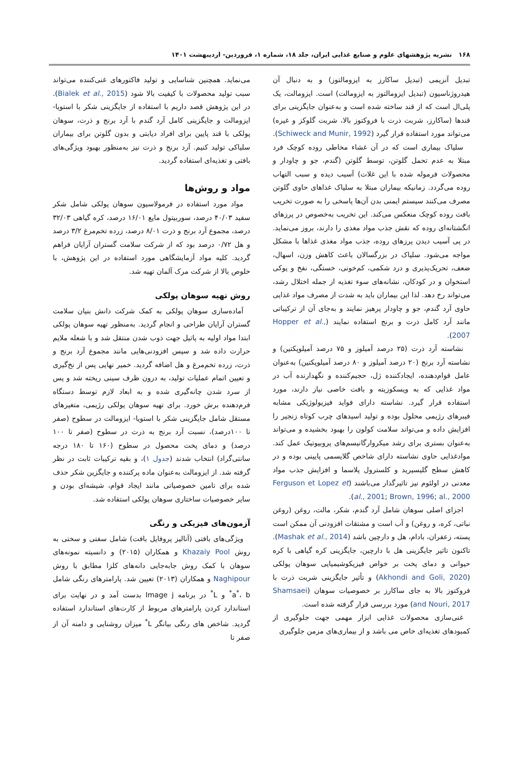۱۶۸ نشریه پژوهشهای علوم و صنایع غذایی ایران، جلد ۱۸، شماره ۱، فروردین- اردیبهشت ۱۴۰۱
تبدیل آنزیمی (تبدیل ساکارز به ایزومالتوز) و به دنبال آن هیدروژناسیون (تبدیل ایزومالتوز به ایزومالت) است. ایزومالت، یک پلی‌ال است که از قند ساخته شده است و به‌عنوان جایگزینی برای قندها (ساکارز، شربت ذرت با فروکتوز بالا، شربت گلوکز و غیره) می‌تواند مورد استفاده قرار گیرد (Schiweck and Munir, 1992).
سلیاک بیماری است که در آن غشاء مخاطی روده کوچک فرد مبتلا به عدم تحمل گلوتن، توسط گلوتن (گندم، جو و چاودار و محصولات فرموله شده با این غلات) آسیب دیده و سبب التهاب روده می‌گردد. زمانیکه بیماران مبتلا به سلیاک غذاهای حاوی گلوتن مصرف می‌کنند سیستم ایمنی بدن آن‌ها پاسخی را به صورت تخریب بافت روده کوچک منعکس می‌کند. این تخریب به‌خصوص در پرزهای انگشتانه‌ای روده که نقش جذب مواد مغذی را دارند، بروز می‌نماید. در پی آسیب دیدن پرزهای روده، جذب مواد مغذی غذاها با مشکل مواجه می‌شود. سلیاک در بزرگسالان باعث کاهش وزن، اسهال، ضعف، تحریک‌پذیری و درد شکمی، کم‌خونی، خستگی، نفخ و پوکی استخوان و در کودکان، نشانه‌های سوء تغذیه از جمله اختلال رشد، می‌تواند رخ دهد. لذا این بیماران باید به شدت از مصرف مواد غذایی حاوی آرد گندم، جو و چاودار پرهیز نمایند و به‌جای آن از ترکیباتی مانند آرد کامل ذرت و برنج استفاده نمایند (Hopper et al., 2007).
نشاسته آرد ذرت (۲۵ درصد آمیلوز و ۷۵ درصد آمیلوپکتین) و نشاسته آرد برنج (۲۰ درصد آمیلوز و ۸۰ درصد آمیلوپکتین) به‌عنوان عامل قوام‌دهنده، ایجادکننده ژل، حجیم‌کننده و نگهدارنده آب در مواد غذایی که به ویسکوزیته و بافت خاصی نیاز دارند، مورد استفاده قرار گیرد. نشاسته دارای فواید فیزیولوژیکی مشابه فیبرهای رژیمی محلول بوده و تولید اسیدهای چرب کوتاه زنجیر را افزایش داده و می‌تواند سلامت کولون را بهبود بخشیده و می‌تواند به‌عنوان بستری برای رشد میکروارگانیسم‌های پروبیوتیک عمل کند. موادغذایی حاوی نشاسته دارای شاخص گلایسمی پایینی بوده و در کاهش سطح گلیسیرید و کلسترول پلاسما و افزایش جذب مواد معدنی در اولئوم نیز تاثیرگذار می‌باشند (Ferguson et Lopez et al., 2001; Brown, 1996; al., 2000).
اجزای اصلی سوهان شامل آرد گندم، شکر، مالت، روغن (روغن نباتی، کره، و روغن) و آب است و مشتقات افزودنی آن ممکن است پسته، زعفران، بادام، هل و دارچین باشد (Mashak et al., 2014). تاکنون تاثیر جایگزینی هل با دارچین، جایگزینی کره گیاهی با کره حیوانی و دمای پخت بر خواص فیزیکوشیمیایی سوهان پولکی (Akhondi and Goli, 2020) و تأثیر جایگزینی شربت ذرت با فروکتوز بالا به جای ساکارز بر خصوصیات سوهان (Shamsaei and Nouri, 2017) مورد بررسی قرار گرفته شده است.
غنی‌سازی محصولات غذایی ابزار مهمی جهت جلوگیری از کمبودهای تغذیه‌ای خاص می باشد و از بیماری‌های مزمن جلوگیری
می‌نماید. همچنین شناسایی و تولید فاکتورهای غنی‌کننده می‌تواند سبب تولید محصولات با کیفیت بالا شود (Bialek et al., 2015). در این پژوهش قصد داریم با استفاده از جایگزینی شکر با استویا- ایزومالت و جایگزینی کامل آرد گندم با آرد برنج و ذرت، سوهان پولکی با قند پایین برای افراد دیابتی و بدون گلوتن برای بیماران سلیاکی تولید کنیم. آرد برنج و ذرت نیز به‌منظور بهبود ویژگی‌های بافتی و تغذیه‌ای استفاده گردید.
مواد و روش‌ها
مواد مورد استفاده در فرمولاسیون سوهان پولکی شامل شکر سفید ۴۰/۰۳ درصد، سوربیتول مایع ۱۶/۰۱ درصد، کره گیاهی ۳۲/۰۳ درصد، مجموع آرد برنج و ذرت ۸/۰۱ درصد، زرده تخم‌مرغ ۳/۲ درصد و هل ۰/۷۲ درصد بود که از شرکت سلامت گستران آرایان فراهم گردید. کلیه مواد آزمایشگاهی مورد استفاده در این پژوهش، با خلوص بالا از شرکت مرک آلمان تهیه شد.
روش تهیه سوهان پولکی
آماده‌سازی سوهان پولکی به کمک شرکت دانش بنیان سلامت گستران آرایان طراحی و انجام گردید. به‌منظور تهیه سوهان پولکی ابتدا مواد اولیه به پاتیل جهت ذوب شدن منتقل شد و با شعله ملایم حرارت داده شد و سپس افزودنی‌هایی مانند مجموع آرد برنج و ذرت، زرده تخم‌مرغ و هل اضافه گردید. خمیر نهایی پس از نخ‌گیری و تعیین اتمام عملیات تولید، به درون ظرف سینی ریخته شد و پس از سرد شدن چانه‌گیری شده و به ابعاد لازم توسط دستگاه فرم‌دهنده برش خورد. برای تهیه سوهان پولکی رژیمی، متغیرهای مستقل شامل جایگزینی شکر با استویا- ایزومالت در سطوح (صفر تا ۱۰۰درصد)، نسبت آرد برنج به ذرت در سطوح (صفر تا ۱۰۰ درصد) و دمای پخت محصول در سطوح (۱۶۰ تا ۱۸۰ درجه سانتی‌گراد) انتخاب شدند (جدول ۱)، و بقیه ترکیبات ثابت در نظر گرفته شد. از ایزومالت به‌عنوان ماده پرکننده و جایگزین شکر حذف شده برای تامین خصوصیاتی مانند ایجاد قوام، شیشه‌ای بودن و سایر خصوصیات ساختاری سوهان پولکی استفاده شد.
آزمون‌های فیزیکی و رنگی
ویژگی‌های بافتی (آنالیز پروفایل بافت) شامل سفتی و سختی به روش Khazaiy Pool و همکاران (۲۰۱۵) و دانسیته نمونه‌های سوهان با کمک روش جابه‌جایی دانه‌های کلزا مطابق با روش Naghipour و همکاران (۲۰۱۳) تعیین شد. پارامترهای رنگی شامل a<sup>*</sup>، b<sup>*</sup> و L<sup>*</sup> در برنامه Image j بدست آمد و در نهایت برای استاندارد کردن پارامترهای مربوط از کارت‌های استاندارد استفاده گردید. شاخص های رنگی بیانگر L<sup>*</sup> میزان روشنایی و دامنه آن از صفر تا